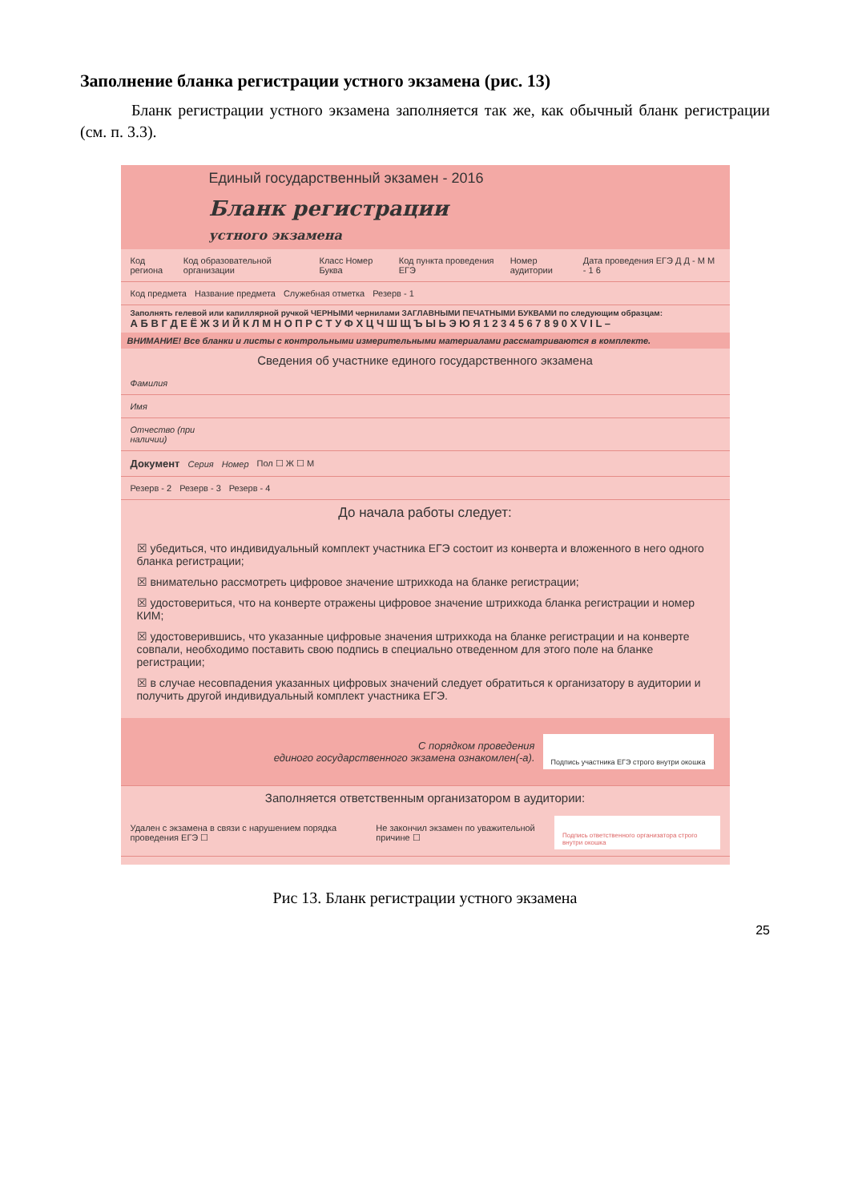Заполнение бланка регистрации устного экзамена (рис. 13)
Бланк регистрации устного экзамена заполняется так же, как обычный бланк регистрации (см. п. 3.3).
Единый государственный экзамен - 2016
Бланк регистрации
устного экзамена
Код региона Код образовательной организации Класс Номер Буква Код пункта проведения ЕГЭ Номер аудитории Дата проведения ЕГЭ Д Д - М М - 1 6
Код предмета Название предмета Служебная отметка Резерв - 1
Заполнять гелевой или капиллярной ручкой ЧЕРНЫМИ чернилами ЗАГЛАВНЫМИ ПЕЧАТНЫМИ БУКВАМИ по следующим образцам:
А Б В Г Д Е Ё Ж З И Й К Л М Н О П Р С Т У Ф Х Ц Ч Ш Щ Ъ Ы Ь Э Ю Я 1 2 3 4 5 6 7 8 9 0 X V I L –
ВНИМАНИЕ! Все бланки и листы с контрольными измерительными материалами рассматриваются в комплекте.
Сведения об участнике единого государственного экзамена
Фамилия
Имя
Отчество (при наличии)
Документ Серия Номер Пол ☐ Ж ☐ М
Резерв - 2 Резерв - 3 Резерв - 4
До начала работы следует:
☒ убедиться, что индивидуальный комплект участника ЕГЭ состоит из конверта и вложенного в него одного бланка регистрации;
☒ внимательно рассмотреть цифровое значение штрихкода на бланке регистрации;
☒ удостовериться, что на конверте отражены цифровое значение штрихкода бланка регистрации и номер КИМ;
☒ удостоверившись, что указанные цифровые значения штрихкода на бланке регистрации и на конверте совпали, необходимо поставить свою подпись в специально отведенном для этого поле на бланке регистрации;
☒ в случае несовпадения указанных цифровых значений следует обратиться к организатору в аудитории и получить другой индивидуальный комплект участника ЕГЭ.
С порядком проведения
единого государственного экзамена ознакомлен(-а). Подпись участника ЕГЭ строго внутри окошка
Заполняется ответственным организатором в аудитории:
Удален с экзамена в связи с нарушением порядка проведения ЕГЭ ☐ Не закончил экзамен по уважительной причине ☐ Подпись ответственного организатора строго внутри окошка
Рис 13. Бланк регистрации устного экзамена
25